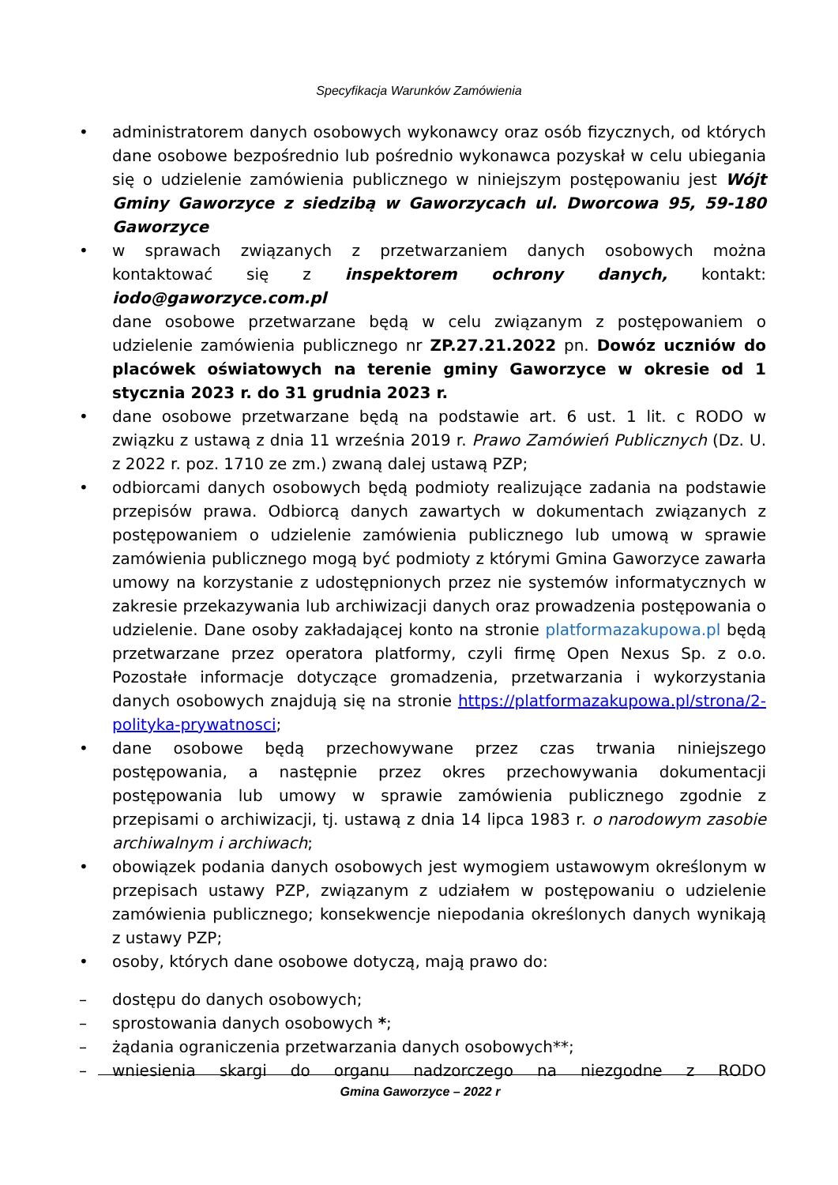Specyfikacja Warunków Zamówienia
• administratorem danych osobowych wykonawcy oraz osób fizycznych, od których dane osobowe bezpośrednio lub pośrednio wykonawca pozyskał w celu ubiegania się o udzielenie zamówienia publicznego w niniejszym postępowaniu jest Wójt Gminy Gaworzyce z siedzibą w Gaworzycach ul. Dworcowa 95, 59-180 Gaworzyce
• w sprawach związanych z przetwarzaniem danych osobowych można kontaktować się z inspektorem ochrony danych, kontakt: iodo@gaworzyce.com.pl
dane osobowe przetwarzane będą w celu związanym z postępowaniem o udzielenie zamówienia publicznego nr ZP.27.21.2022 pn. Dowóz uczniów do placówek oświatowych na terenie gminy Gaworzyce w okresie od 1 stycznia 2023 r. do 31 grudnia 2023 r.
• dane osobowe przetwarzane będą na podstawie art. 6 ust. 1 lit. c RODO w związku z ustawą z dnia 11 września 2019 r. Prawo Zamówień Publicznych (Dz. U. z 2022 r. poz. 1710 ze zm.) zwaną dalej ustawą PZP;
• odbiorcami danych osobowych będą podmioty realizujące zadania na podstawie przepisów prawa. Odbiorcą danych zawartych w dokumentach związanych z postępowaniem o udzielenie zamówienia publicznego lub umową w sprawie zamówienia publicznego mogą być podmioty z którymi Gmina Gaworzyce zawarła umowy na korzystanie z udostępnionych przez nie systemów informatycznych w zakresie przekazywania lub archiwizacji danych oraz prowadzenia postępowania o udzielenie. Dane osoby zakładającej konto na stronie platformazakupowa.pl będą przetwarzane przez operatora platformy, czyli firmę Open Nexus Sp. z o.o. Pozostałe informacje dotyczące gromadzenia, przetwarzania i wykorzystania danych osobowych znajdują się na stronie https://platformazakupowa.pl/strona/2-polityka-prywatnosci;
• dane osobowe będą przechowywane przez czas trwania niniejszego postępowania, a następnie przez okres przechowywania dokumentacji postępowania lub umowy w sprawie zamówienia publicznego zgodnie z przepisami o archiwizacji, tj. ustawą z dnia 14 lipca 1983 r. o narodowym zasobie archiwalnym i archiwach;
• obowiązek podania danych osobowych jest wymogiem ustawowym określonym w przepisach ustawy PZP, związanym z udziałem w postępowaniu o udzielenie zamówienia publicznego; konsekwencje niepodania określonych danych wynikają z ustawy PZP;
• osoby, których dane osobowe dotyczą, mają prawo do:
– dostępu do danych osobowych;
– sprostowania danych osobowych *;
– żądania ograniczenia przetwarzania danych osobowych**;
– wniesienia skargi do organu nadzorczego na niezgodne z RODO
Gmina Gaworzyce – 2022 r